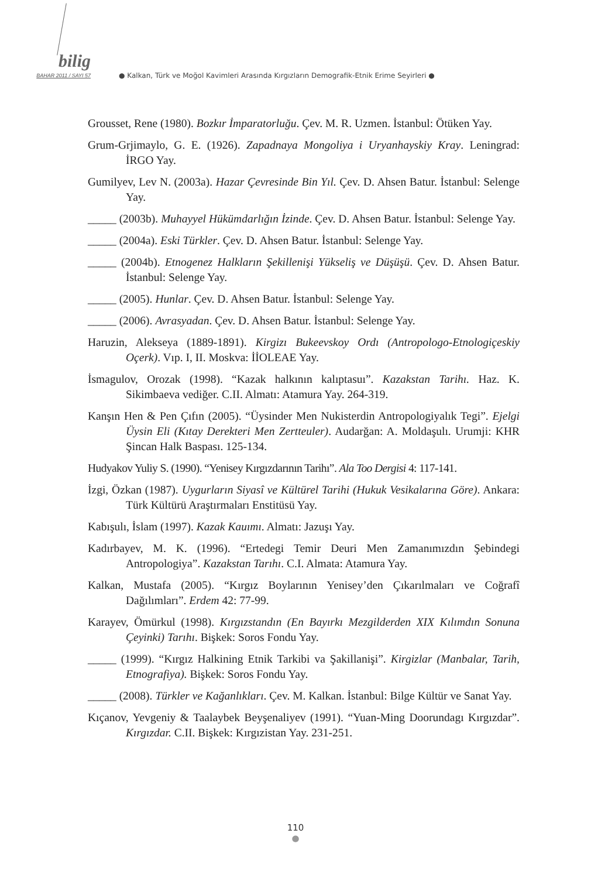bilig
BAHAR 2011 / SAYI 57
● Kalkan, Türk ve Moğol Kavimleri Arasında Kırgızların Demografik-Etnik Erime Seyirleri ●
Grousset, Rene (1980). Bozkır İmparatorluğu. Çev. M. R. Uzmen. İstanbul: Ötüken Yay.
Grum-Grjimaylo, G. E. (1926). Zapadnaya Mongoliya i Uryanhayskiy Kray. Leningrad: İRGO Yay.
Gumilyev, Lev N. (2003a). Hazar Çevresinde Bin Yıl. Çev. D. Ahsen Batur. İstanbul: Selenge Yay.
_____ (2003b). Muhayyel Hükümdarlığın İzinde. Çev. D. Ahsen Batur. İstanbul: Selenge Yay.
_____ (2004a). Eski Türkler. Çev. D. Ahsen Batur. İstanbul: Selenge Yay.
_____ (2004b). Etnogenez Halkların Şekillenişi Yükseliş ve Düşüşü. Çev. D. Ahsen Batur. İstanbul: Selenge Yay.
_____ (2005). Hunlar. Çev. D. Ahsen Batur. İstanbul: Selenge Yay.
_____ (2006). Avrasyadan. Çev. D. Ahsen Batur. İstanbul: Selenge Yay.
Haruzin, Alekseya (1889-1891). Kirgizı Bukeevskoy Ordı (Antropologo-Etnologiçeskiy Oçerk). Vıp. I, II. Moskva: İİOLEAE Yay.
İsmagulov, Orozak (1998). “Kazak halkının kalıptasuı”. Kazakstan Tarihı. Haz. K. Sikimbaeva vediğer. C.II. Almatı: Atamura Yay. 264-319.
Kanşın Hen & Pen Çıfın (2005). “Üysinder Men Nukisterdin Antropologiyalık Tegi”. Ejelgi Üysin Eli (Kıtay Derekteri Men Zertteuler). Audarğan: A. Moldaşulı. Urumji: KHR Şincan Halk Baspası. 125-134.
Hudyakov Yuliy S. (1990). “Yenisey Kırgızdarının Tarihı”. Ala Too Dergisi 4: 117-141.
İzgi, Özkan (1987). Uygurların Siyasî ve Kültürel Tarihi (Hukuk Vesikalarına Göre). Ankara: Türk Kültürü Araştırmaları Enstitüsü Yay.
Kabışulı, İslam (1997). Kazak Kauımı. Almatı: Jazuşı Yay.
Kadırbayev, M. K. (1996). “Ertedegi Temir Deuri Men Zamanımızdın Şebindegi Antropologiya”. Kazakstan Tarıhı. C.I. Almata: Atamura Yay.
Kalkan, Mustafa (2005). “Kırgız Boylarının Yenisey’den Çıkarılmaları ve Coğrafî Dağılımları”. Erdem 42: 77-99.
Karayev, Ömürkul (1998). Kırgızstandın (En Bayırkı Mezgilderden XIX Kılımdın Sonuna Çeyinki) Tarıhı. Bişkek: Soros Fondu Yay.
_____ (1999). “Kırgız Halkining Etnik Tarkibi va Şakillanişi”. Kirgizlar (Manbalar, Tarih, Etnografiya). Bişkek: Soros Fondu Yay.
_____ (2008). Türkler ve Kağanlıkları. Çev. M. Kalkan. İstanbul: Bilge Kültür ve Sanat Yay.
Kıçanov, Yevgeniy & Taalaybek Beyşenaliyev (1991). “Yuan-Ming Doorundagı Kırgızdar”. Kırgızdar. C.II. Bişkek: Kırgızistan Yay. 231-251.
110
●